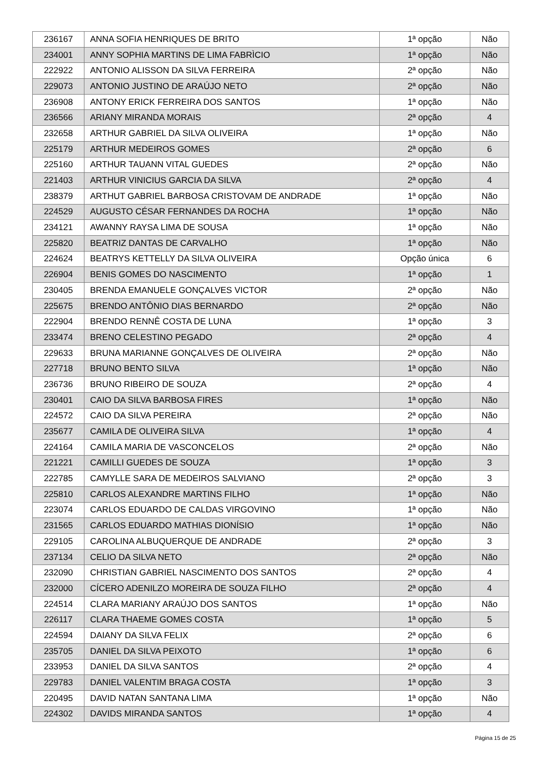| 236167 | ANNA SOFIA HENRIQUES DE BRITO | 1ª opção | Não |
| 234001 | ANNY SOPHIA MARTINS DE LIMA FABRÌCIO | 1ª opção | Não |
| 222922 | ANTONIO ALISSON DA SILVA FERREIRA | 2ª opção | Não |
| 229073 | ANTONIO JUSTINO DE ARAÚJO NETO | 2ª opção | Não |
| 236908 | ANTONY ERICK FERREIRA DOS SANTOS | 1ª opção | Não |
| 236566 | ARIANY MIRANDA MORAIS | 2ª opção | 4 |
| 232658 | ARTHUR GABRIEL DA SILVA OLIVEIRA | 1ª opção | Não |
| 225179 | ARTHUR MEDEIROS GOMES | 2ª opção | 6 |
| 225160 | ARTHUR TAUANN VITAL GUEDES | 2ª opção | Não |
| 221403 | ARTHUR VINICIUS GARCIA DA SILVA | 2ª opção | 4 |
| 238379 | ARTHUT GABRIEL BARBOSA CRISTOVAM DE ANDRADE | 1ª opção | Não |
| 224529 | AUGUSTO CÉSAR FERNANDES DA ROCHA | 1ª opção | Não |
| 234121 | AWANNY RAYSA LIMA DE SOUSA | 1ª opção | Não |
| 225820 | BEATRIZ DANTAS DE CARVALHO | 1ª opção | Não |
| 224624 | BEATRYS KETTELLY DA SILVA OLIVEIRA | Opção única | 6 |
| 226904 | BENIS GOMES DO NASCIMENTO | 1ª opção | 1 |
| 230405 | BRENDA EMANUELE GONÇALVES VICTOR | 2ª opção | Não |
| 225675 | BRENDO ANTÔNIO DIAS BERNARDO | 2ª opção | Não |
| 222904 | BRENDO RENNÊ COSTA DE LUNA | 1ª opção | 3 |
| 233474 | BRENO CELESTINO PEGADO | 2ª opção | 4 |
| 229633 | BRUNA MARIANNE GONÇALVES DE OLIVEIRA | 2ª opção | Não |
| 227718 | BRUNO BENTO SILVA | 1ª opção | Não |
| 236736 | BRUNO RIBEIRO DE SOUZA | 2ª opção | 4 |
| 230401 | CAIO DA SILVA BARBOSA FIRES | 1ª opção | Não |
| 224572 | CAIO DA SILVA PEREIRA | 2ª opção | Não |
| 235677 | CAMILA DE OLIVEIRA SILVA | 1ª opção | 4 |
| 224164 | CAMILA MARIA DE VASCONCELOS | 2ª opção | Não |
| 221221 | CAMILLI GUEDES DE SOUZA | 1ª opção | 3 |
| 222785 | CAMYLLE SARA DE MEDEIROS SALVIANO | 2ª opção | 3 |
| 225810 | CARLOS ALEXANDRE MARTINS FILHO | 1ª opção | Não |
| 223074 | CARLOS EDUARDO DE CALDAS VIRGOVINO | 1ª opção | Não |
| 231565 | CARLOS EDUARDO MATHIAS DIONÍSIO | 1ª opção | Não |
| 229105 | CAROLINA ALBUQUERQUE DE ANDRADE | 2ª opção | 3 |
| 237134 | CELIO DA SILVA NETO | 2ª opção | Não |
| 232090 | CHRISTIAN GABRIEL NASCIMENTO DOS SANTOS | 2ª opção | 4 |
| 232000 | CÍCERO ADENILZO MOREIRA DE SOUZA FILHO | 2ª opção | 4 |
| 224514 | CLARA MARIANY ARAÚJO DOS SANTOS | 1ª opção | Não |
| 226117 | CLARA THAEME GOMES COSTA | 1ª opção | 5 |
| 224594 | DAIANY DA SILVA FELIX | 2ª opção | 6 |
| 235705 | DANIEL DA SILVA PEIXOTO | 1ª opção | 6 |
| 233953 | DANIEL DA SILVA SANTOS | 2ª opção | 4 |
| 229783 | DANIEL VALENTIM BRAGA COSTA | 1ª opção | 3 |
| 220495 | DAVID NATAN SANTANA LIMA | 1ª opção | Não |
| 224302 | DAVIDS MIRANDA SANTOS | 1ª opção | 4 |
Página 15 de 25